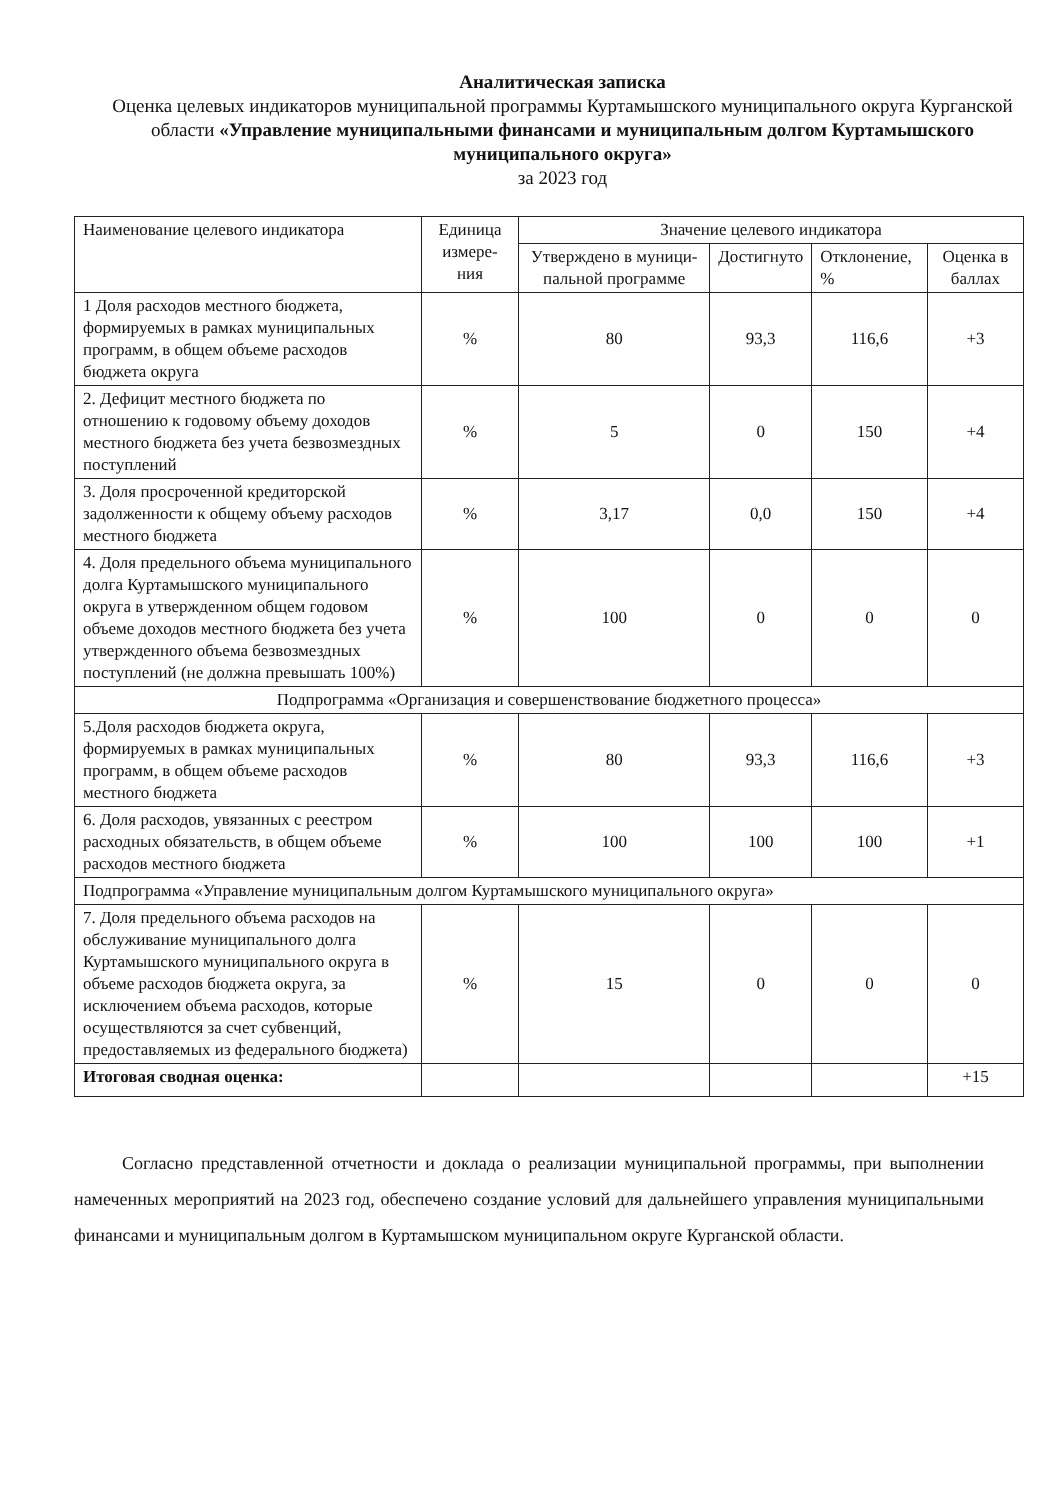Аналитическая записка
Оценка целевых индикаторов муниципальной программы Куртамышского муниципального округа Курганской области «Управление муниципальными финансами и муниципальным долгом Куртамышского муниципального округа»
за 2023 год
| Наименование целевого индикатора | Единица измере-ния | Значение целевого индикатора | | | |
| --- | --- | --- | --- | --- | --- |
| | | Утверждено в муници-пальной программе | Достигнуто | Отклонение, % | Оценка в баллах |
| 1 Доля расходов местного бюджета, формируемых в рамках муниципальных программ, в общем объеме расходов бюджета округа | % | 80 | 93,3 | 116,6 | +3 |
| 2. Дефицит местного бюджета по отношению к годовому объему доходов местного бюджета без учета безвозмездных поступлений | % | 5 | 0 | 150 | +4 |
| 3. Доля просроченной кредиторской задолженности к общему объему расходов местного бюджета | % | 3,17 | 0,0 | 150 | +4 |
| 4. Доля предельного объема муниципального долга Куртамышского муниципального округа в утвержденном общем годовом объеме доходов местного бюджета без учета утвержденного объема безвозмездных поступлений (не должна превышать 100%) | % | 100 | 0 | 0 | 0 |
| Подпрограмма «Организация и совершенствование бюджетного процесса» | | | | | |
| 5.Доля расходов бюджета округа, формируемых в рамках муниципальных программ, в общем объеме расходов местного бюджета | % | 80 | 93,3 | 116,6 | +3 |
| 6. Доля расходов, увязанных с реестром расходных обязательств, в общем объеме расходов местного бюджета | % | 100 | 100 | 100 | +1 |
| Подпрограмма «Управление муниципальным долгом Куртамышского муниципального округа» | | | | | |
| 7. Доля предельного объема расходов на обслуживание муниципального долга Куртамышского муниципального округа в объеме расходов бюджета округа, за исключением объема расходов, которые осуществляются за счет субвенций, предоставляемых из федерального бюджета) | % | 15 | 0 | 0 | 0 |
| Итоговая сводная оценка: | | | | | +15 |
Согласно представленной отчетности и доклада о реализации муниципальной программы, при выполнении намеченных мероприятий на 2023 год, обеспечено создание условий для дальнейшего управления муниципальными финансами и муниципальным долгом в Куртамышском муниципальном округе Курганской области.